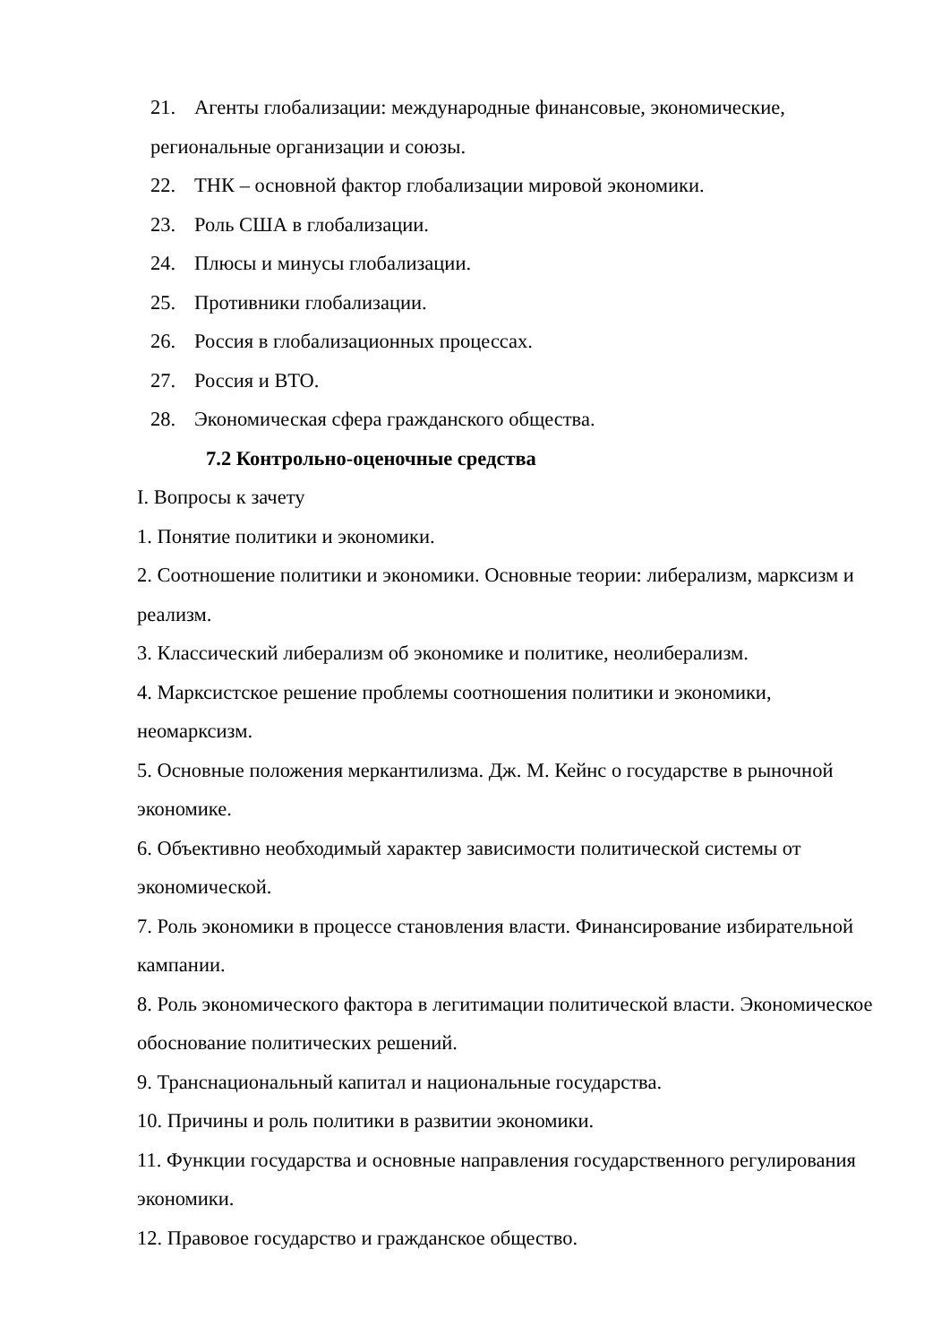21. Агенты глобализации: международные финансовые, экономические, региональные организации и союзы.
22. ТНК – основной фактор глобализации мировой экономики.
23. Роль США в глобализации.
24. Плюсы и минусы глобализации.
25. Противники глобализации.
26. Россия в глобализационных процессах.
27. Россия и ВТО.
28. Экономическая сфера гражданского общества.
7.2 Контрольно-оценочные средства
I. Вопросы к зачету
1. Понятие политики и экономики.
2. Соотношение политики и экономики. Основные теории: либерализм, марксизм и реализм.
3. Классический либерализм об экономике и политике, неолиберализм.
4. Марксистское решение проблемы соотношения политики и экономики, неомарксизм.
5. Основные положения меркантилизма. Дж. М. Кейнс о государстве в рыночной экономике.
6. Объективно необходимый характер зависимости политической системы от экономической.
7. Роль экономики в процессе становления власти. Финансирование избирательной кампании.
8. Роль экономического фактора в легитимации политической власти. Экономическое обоснование политических решений.
9. Транснациональный капитал и национальные государства.
10. Причины и роль политики в развитии экономики.
11. Функции государства и основные направления государственного регулирования экономики.
12. Правовое государство и гражданское общество.